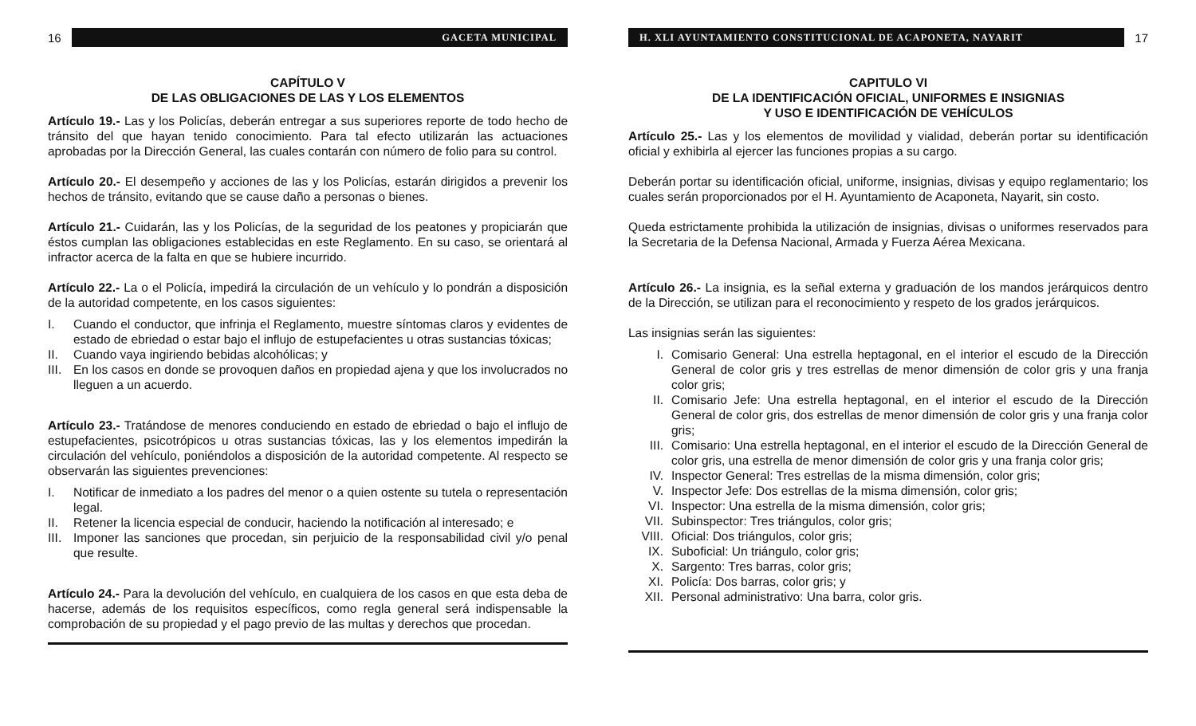16
GACETA MUNICIPAL
CAPÍTULO V
DE LAS OBLIGACIONES DE LAS Y LOS ELEMENTOS
Artículo 19.- Las y los Policías, deberán entregar a sus superiores reporte de todo hecho de tránsito del que hayan tenido conocimiento. Para tal efecto utilizarán las actuaciones aprobadas por la Dirección General, las cuales contarán con número de folio para su control.
Artículo 20.- El desempeño y acciones de las y los Policías, estarán dirigidos a prevenir los hechos de tránsito, evitando que se cause daño a personas o bienes.
Artículo 21.- Cuidarán, las y los Policías, de la seguridad de los peatones y propiciarán que éstos cumplan las obligaciones establecidas en este Reglamento. En su caso, se orientará al infractor acerca de la falta en que se hubiere incurrido.
Artículo 22.- La o el Policía, impedirá la circulación de un vehículo y lo pondrán a disposición de la autoridad competente, en los casos siguientes:
I. Cuando el conductor, que infrinja el Reglamento, muestre síntomas claros y evidentes de estado de ebriedad o estar bajo el influjo de estupefacientes u otras sustancias tóxicas;
II. Cuando vaya ingiriendo bebidas alcohólicas; y
III. En los casos en donde se provoquen daños en propiedad ajena y que los involucrados no lleguen a un acuerdo.
Artículo 23.- Tratándose de menores conduciendo en estado de ebriedad o bajo el influjo de estupefacientes, psicotrópicos u otras sustancias tóxicas, las y los elementos impedirán la circulación del vehículo, poniéndolos a disposición de la autoridad competente. Al respecto se observarán las siguientes prevenciones:
I. Notificar de inmediato a los padres del menor o a quien ostente su tutela o representación legal.
II. Retener la licencia especial de conducir, haciendo la notificación al interesado; e
III. Imponer las sanciones que procedan, sin perjuicio de la responsabilidad civil y/o penal que resulte.
Artículo 24.- Para la devolución del vehículo, en cualquiera de los casos en que esta deba de hacerse, además de los requisitos específicos, como regla general será indispensable la comprobación de su propiedad y el pago previo de las multas y derechos que procedan.
H. XLI AYUNTAMIENTO CONSTITUCIONAL DE ACAPONETA, NAYARIT
17
CAPITULO VI
DE LA IDENTIFICACIÓN OFICIAL, UNIFORMES E INSIGNIAS
Y USO E IDENTIFICACIÓN DE VEHÍCULOS
Artículo 25.- Las y los elementos de movilidad y vialidad, deberán portar su identificación oficial y exhibirla al ejercer las funciones propias a su cargo.
Deberán portar su identificación oficial, uniforme, insignias, divisas y equipo reglamentario; los cuales serán proporcionados por el H. Ayuntamiento de Acaponeta, Nayarit, sin costo.
Queda estrictamente prohibida la utilización de insignias, divisas o uniformes reservados para la Secretaria de la Defensa Nacional, Armada y Fuerza Aérea Mexicana.
Artículo 26.- La insignia, es la señal externa y graduación de los mandos jerárquicos dentro de la Dirección, se utilizan para el reconocimiento y respeto de los grados jerárquicos.
Las insignias serán las siguientes:
I. Comisario General: Una estrella heptagonal, en el interior el escudo de la Dirección General de color gris y tres estrellas de menor dimensión de color gris y una franja color gris;
II. Comisario Jefe: Una estrella heptagonal, en el interior el escudo de la Dirección General de color gris, dos estrellas de menor dimensión de color gris y una franja color gris;
III. Comisario: Una estrella heptagonal, en el interior el escudo de la Dirección General de color gris, una estrella de menor dimensión de color gris y una franja color gris;
IV. Inspector General: Tres estrellas de la misma dimensión, color gris;
V. Inspector Jefe: Dos estrellas de la misma dimensión, color gris;
VI. Inspector: Una estrella de la misma dimensión, color gris;
VII. Subinspector: Tres triángulos, color gris;
VIII. Oficial: Dos triángulos, color gris;
IX. Suboficial: Un triángulo, color gris;
X. Sargento: Tres barras, color gris;
XI. Policía: Dos barras, color gris; y
XII. Personal administrativo: Una barra, color gris.